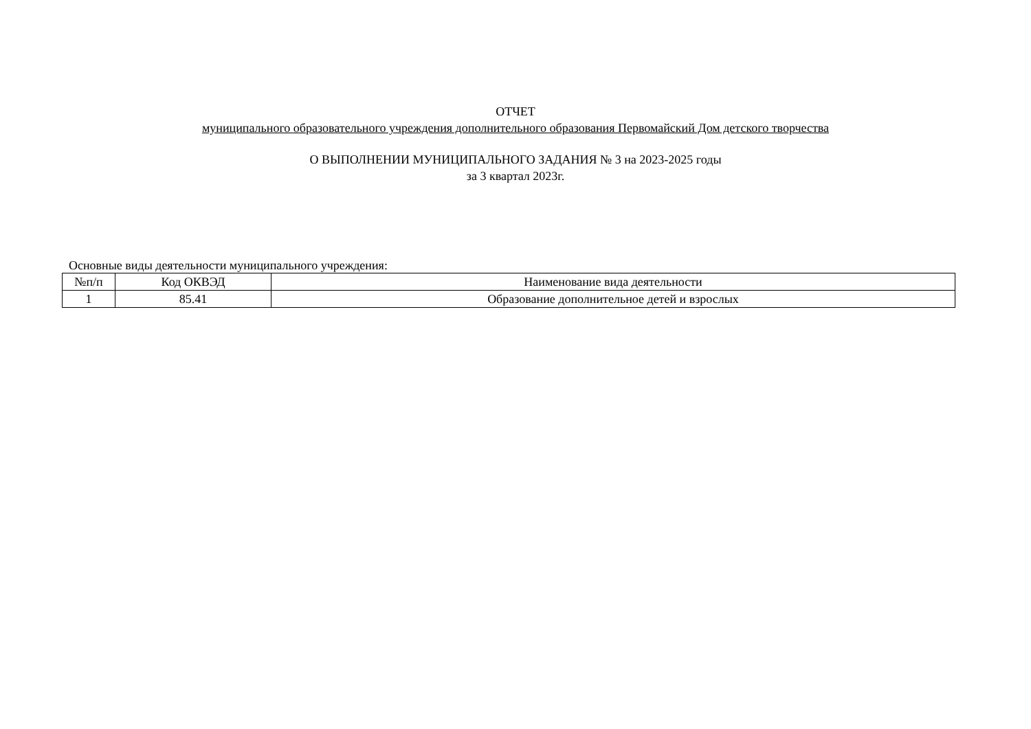ОТЧЕТ
муниципального образовательного учреждения дополнительного образования Первомайский Дом детского творчества
О ВЫПОЛНЕНИИ МУНИЦИПАЛЬНОГО ЗАДАНИЯ № 3 на 2023-2025 годы
за 3 квартал 2023г.
Основные виды деятельности муниципального учреждения:
| №п/п | Код ОКВЭД | Наименование вида деятельности |
| --- | --- | --- |
| 1 | 85.41 | Образование дополнительное детей и взрослых |